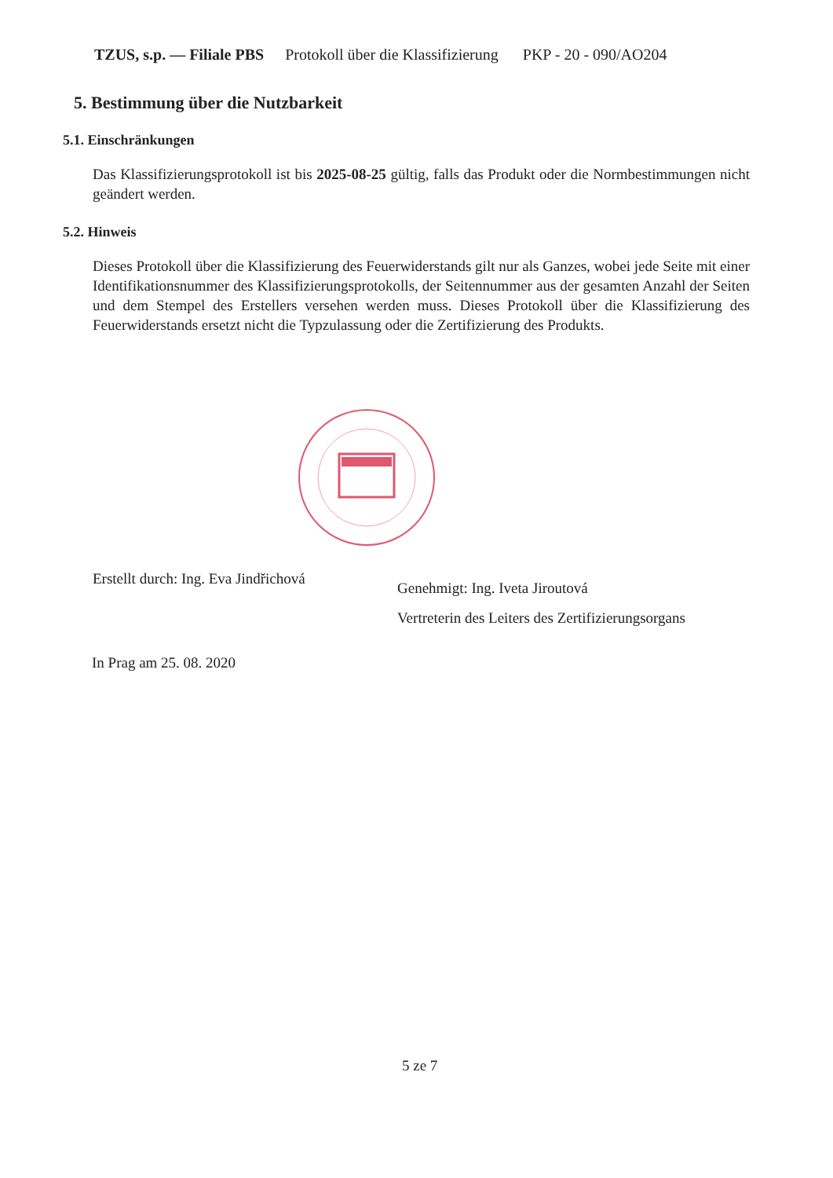TZUS, s.p. — Filiale PBS Protokoll über die Klassifizierung PKP - 20 - 090/AO204
5. Bestimmung über die Nutzbarkeit
5.1. Einschränkungen
Das Klassifizierungsprotokoll ist bis 2025-08-25 gültig, falls das Produkt oder die Normbestimmungen nicht geändert werden.
5.2. Hinweis
Dieses Protokoll über die Klassifizierung des Feuerwiderstands gilt nur als Ganzes, wobei jede Seite mit einer Identifikationsnummer des Klassifizierungsprotokolls, der Seitennummer aus der gesamten Anzahl der Seiten und dem Stempel des Erstellers versehen werden muss. Dieses Protokoll über die Klassifizierung des Feuerwiderstands ersetzt nicht die Typzulassung oder die Zertifizierung des Produkts.
Erstellt durch: Ing. Eva Jindřichová
Genehmigt: Ing. Iveta Jiroutová
Vertreterin des Leiters des Zertifizierungsorgans
In Prag am 25. 08. 2020
5 ze 7